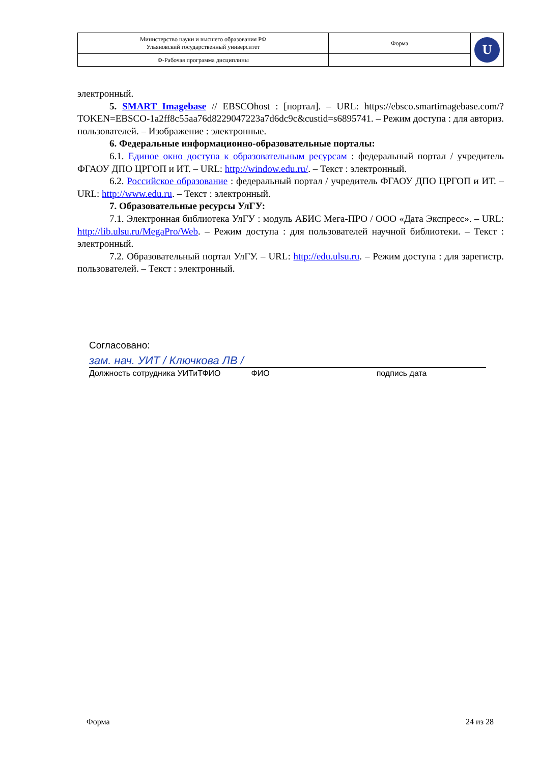| Министерство науки и высшего образования РФ Ульяновский государственный университет | Форма | U |
| Ф-Рабочая программа дисциплины | | |
электронный.
5. SMART Imagebase // EBSCOhost : [портал]. – URL: https://ebsco.smartimagebase.com/?TOKEN=EBSCO-1a2ff8c55aa76d8229047223a7d6dc9c&custid=s6895741. – Режим доступа : для авториз. пользователей. – Изображение : электронные.
6. Федеральные информационно-образовательные порталы:
6.1. Единое окно доступа к образовательным ресурсам : федеральный портал / учредитель ФГАОУ ДПО ЦРГОП и ИТ. – URL: http://window.edu.ru/. – Текст : электронный.
6.2. Российское образование : федеральный портал / учредитель ФГАОУ ДПО ЦРГОП и ИТ. – URL: http://www.edu.ru. – Текст : электронный.
7. Образовательные ресурсы УлГУ:
7.1. Электронная библиотека УлГУ : модуль АБИС Мега-ПРО / ООО «Дата Экспресс». – URL: http://lib.ulsu.ru/MegaPro/Web. – Режим доступа : для пользователей научной библиотеки. – Текст : электронный.
7.2. Образовательный портал УлГУ. – URL: http://edu.ulsu.ru. – Режим доступа : для зарегистр. пользователей. – Текст : электронный.
Согласовано:
зам. нач. УИТ / Ключкова ЛВ /
Должность сотрудника УИТиТФИО ФИО подпись дата
Форма 24 из 28